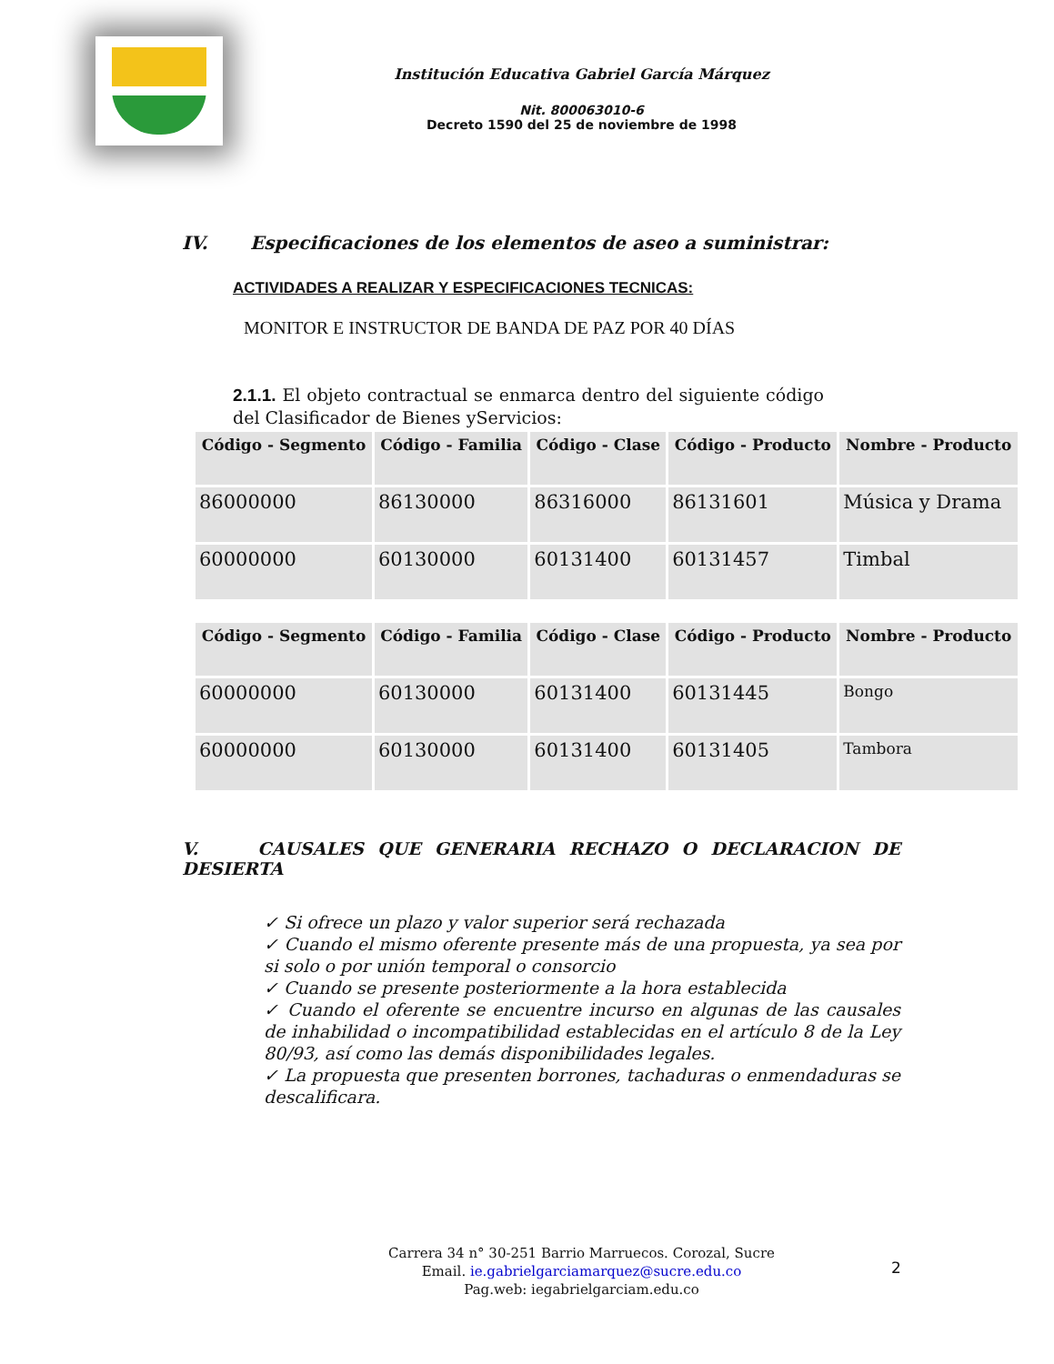Institución Educativa Gabriel García Márquez
Nit. 800063010-6
Decreto 1590 del 25 de noviembre de 1998
IV. Especificaciones de los elementos de aseo a suministrar:
ACTIVIDADES A REALIZAR Y ESPECIFICACIONES TECNICAS:
MONITOR E INSTRUCTOR DE BANDA DE PAZ POR 40 DÍAS
2.1.1. El objeto contractual se enmarca dentro del siguiente código del Clasificador de Bienes yServicios:
| Código - Segmento | Código - Familia | Código - Clase | Código - Producto | Nombre - Producto |
| --- | --- | --- | --- | --- |
| 86000000 | 86130000 | 86316000 | 86131601 | Música y Drama |
| 60000000 | 60130000 | 60131400 | 60131457 | Timbal |
| Código - Segmento | Código - Familia | Código - Clase | Código - Producto | Nombre - Producto |
| --- | --- | --- | --- | --- |
| 60000000 | 60130000 | 60131400 | 60131445 | Bongo |
| 60000000 | 60130000 | 60131400 | 60131405 | Tambora |
V. CAUSALES QUE GENERARIA RECHAZO O DECLARACION DE DESIERTA
✓ Si ofrece un plazo y valor superior será rechazada
✓ Cuando el mismo oferente presente más de una propuesta, ya sea por si solo o por unión temporal o consorcio
✓ Cuando se presente posteriormente a la hora establecida
✓ Cuando el oferente se encuentre incurso en algunas de las causales de inhabilidad o incompatibilidad establecidas en el artículo 8 de la Ley 80/93, así como las demás disponibilidades legales.
✓ La propuesta que presenten borrones, tachaduras o enmendaduras se descalificara.
Carrera 34 n° 30-251 Barrio Marruecos. Corozal, Sucre
Email. ie.gabrielgarciamarquez@sucre.edu.co
Pag.web: iegabrielgarciam.edu.co
2